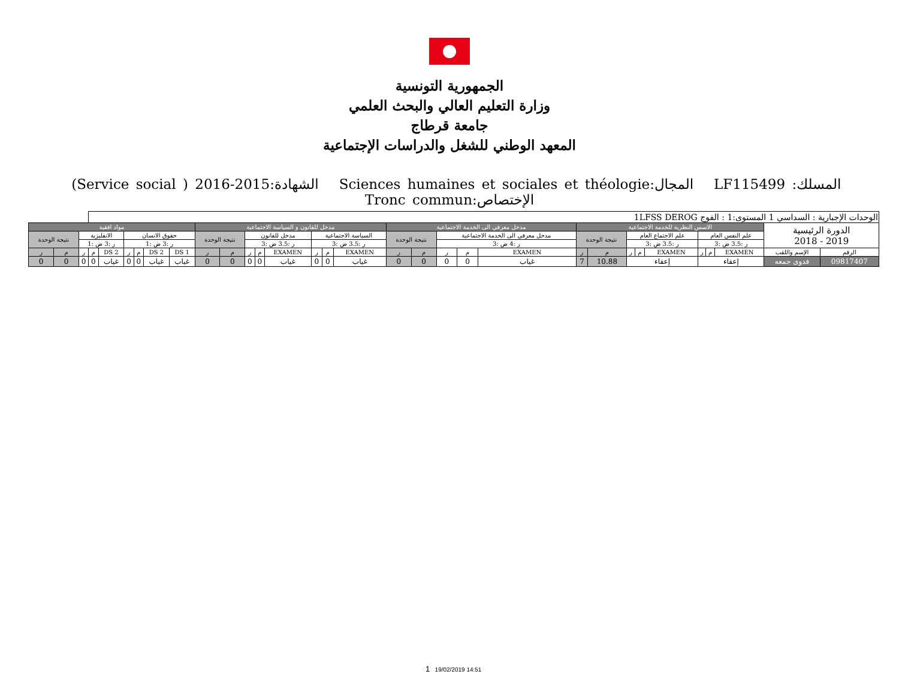الجمهورية التونسية
وزارة التعليم العالي والبحث العلمي
جامعة قرطاج
المعهد الوطني للشغل والدراسات الإجتماعية
المسلك: LF115499 المجال:Sciences humaines et sociales et théologie الشهادة:2015-2016 ( Service social) الإختصاص:Tronc commun
| الوحدات الإجبارية : السداسي 1 المستوى:1 : الفوج 1LFSS DEROG | | | | | | | | | | | | | | | | | | | | | | | | | | | | | | | |
| الدورة الرئيسية 2019 - 2018 | | الاسس النظرية للخدمة الاجتماعية | | | | | | | | مدخل معرفي الى الخدمة الاجتماعية | | | | | مدخل للقانون و السياسة الاجتماعية | | | | | | | | مواد افقية | | | | | | | | |
| | | علم النفس العام | | | علم الاجتماع العام | | | نتيجة الوحدة | | مدخل معرفي الى الخدمة الاجتماعية | | | نتيجة الوحدة | | السياسة الاجتماعية | | | مدخل للقانون | | | نتيجة الوحدة | | حقوق الانسان | | | | الانقليزية | | | نتيجة الوحدة | |
| | | ر :3.5 ض :3 | | | ر :3.5 ض :3 | | | | | ر :4 ض :3 | | | | | ر :3.5 ض :3 | | | ر :3.5 ض :3 | | | | | ر :3 ض :1 | | | | ر :3 ض :1 | | | | |
| الرقم | الإسم واللقب | EXAMEN | م | ر | EXAMEN | م | ر | م | ر | EXAMEN | م | ر | م | ر | EXAMEN | م | ر | EXAMEN | م | ر | م | ر | DS 1 | DS 2 | م | ر | DS 2 | م | ر | م | ر |
| 09817407 | فدوى جمعه | إعفاء | | | إعفاء | | | 10.88 | 7 | غياب | 0 | 0 | 0 | 0 | غياب | 0 | 0 | غياب | 0 | 0 | 0 | 0 | غياب | غياب | 0 | 0 | غياب | 0 | 0 | 0 | 0 |
1 19/02/2019 14:51